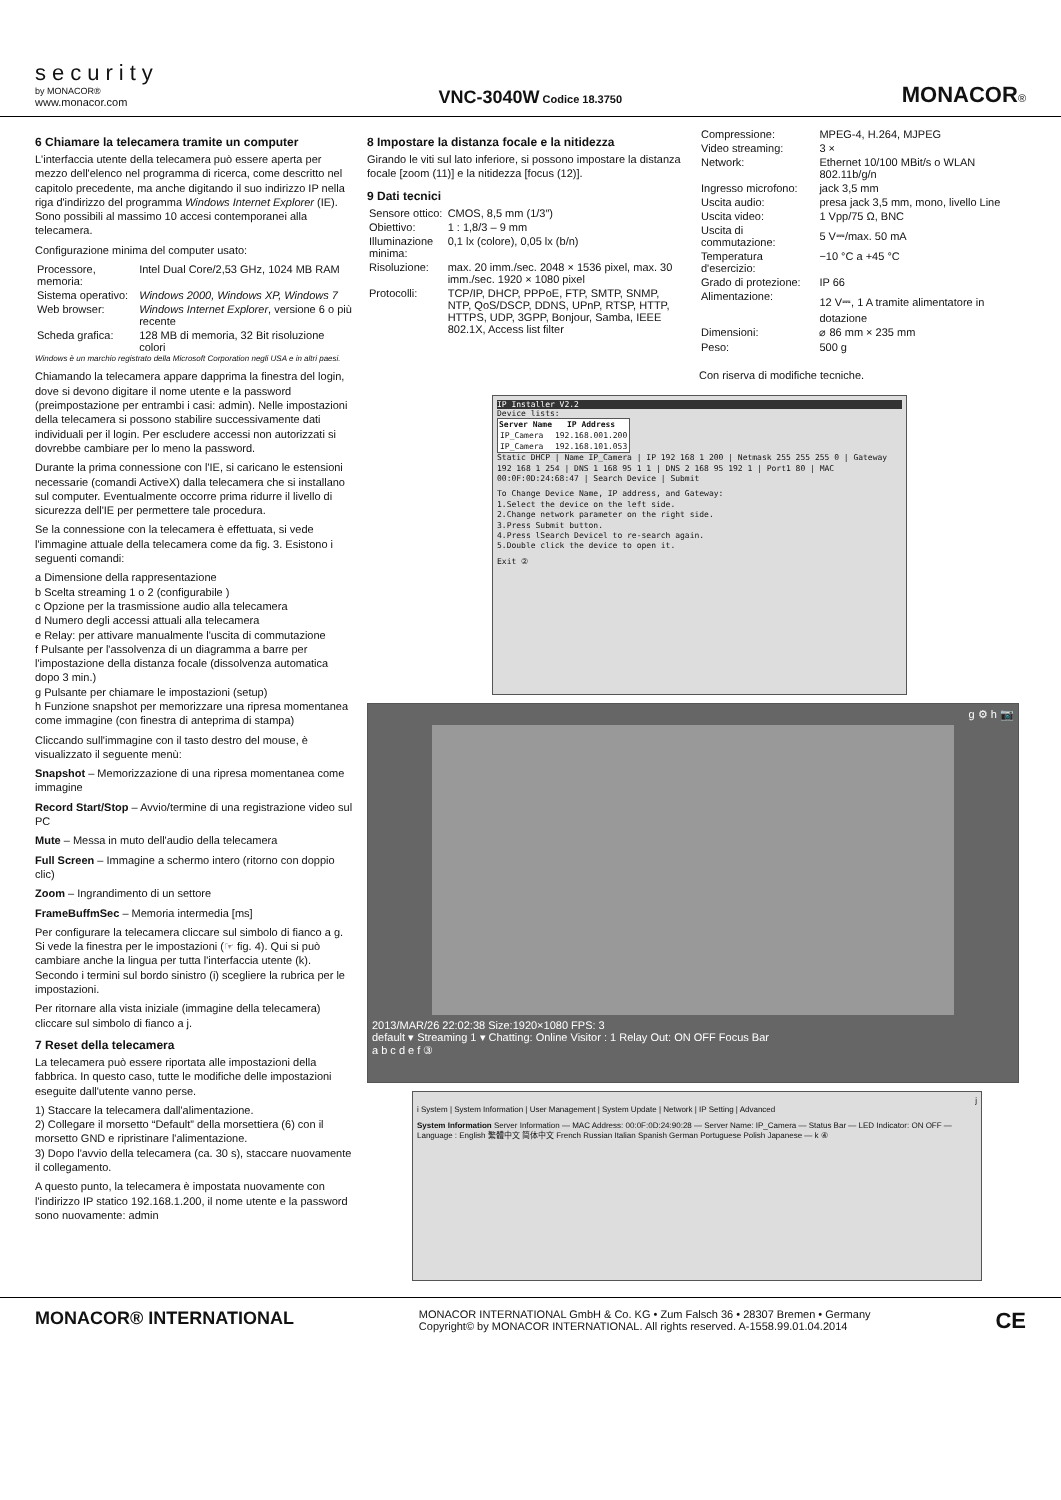security
by MONACOR®
www.monacor.com
VNC-3040W Codice 18.3750
MONACOR®
6 Chiamare la telecamera tramite un computer
L'interfaccia utente della telecamera può essere aperta per mezzo dell'elenco nel programma di ricerca, come descritto nel capitolo precedente, ma anche digitando il suo indirizzo IP nella riga d'indirizzo del programma Windows Internet Explorer (IE). Sono possibili al massimo 10 accesi contemporanei alla telecamera.
Configurazione minima del computer usato:
| Processore, memoria: | Intel Dual Core/2,53 GHz, 1024 MB RAM |
| Sistema operativo: | Windows 2000, Windows XP, Windows 7 |
| Web browser: | Windows Internet Explorer , versione 6 o più recente |
| Scheda grafica: | 128 MB di memoria, 32 Bit risoluzione colori |
Windows è un marchio registrato della Microsoft Corporation negli USA e in altri paesi.
Chiamando la telecamera appare dapprima la finestra del login, dove si devono digitare il nome utente e la password (preimpostazione per entrambi i casi: admin). Nelle impostazioni della telecamera si possono stabilire successivamente dati individuali per il login. Per escludere accessi non autorizzati si dovrebbe cambiare per lo meno la password.
Durante la prima connessione con l'IE, si caricano le estensioni necessarie (comandi ActiveX) dalla telecamera che si installano sul computer. Eventualmente occorre prima ridurre il livello di sicurezza dell'IE per permettere tale procedura.
Se la connessione con la telecamera è effettuata, si vede l'immagine attuale della telecamera come da fig. 3. Esistono i seguenti comandi:
a Dimensione della rappresentazione
b Scelta streaming 1 o 2 (configurabile )
c Opzione per la trasmissione audio alla telecamera
d Numero degli accessi attuali alla telecamera
e Relay: per attivare manualmente l'uscita di commutazione
f Pulsante per l'assolvenza di un diagramma a barre per l'impostazione della distanza focale (dissolvenza automatica dopo 3 min.)
g Pulsante per chiamare le impostazioni (setup)
h Funzione snapshot per memorizzare una ripresa momentanea come immagine (con finestra di anteprima di stampa)
Cliccando sull'immagine con il tasto destro del mouse, è visualizzato il seguente menù:
Snapshot – Memorizzazione di una ripresa momentanea come immagine
Record Start/Stop – Avvio/termine di una registrazione video sul PC
Mute – Messa in muto dell'audio della telecamera
Full Screen – Immagine a schermo intero (ritorno con doppio clic)
Zoom – Ingrandimento di un settore
FrameBuffmSec – Memoria intermedia [ms]
Per configurare la telecamera cliccare sul simbolo di fianco a g. Si vede la finestra per le impostazioni (☞ fig. 4). Qui si può cambiare anche la lingua per tutta l'interfaccia utente (k). Secondo i termini sul bordo sinistro (i) scegliere la rubrica per le impostazioni.
Per ritornare alla vista iniziale (immagine della telecamera) cliccare sul simbolo di fianco a j.
7 Reset della telecamera
La telecamera può essere riportata alle impostazioni della fabbrica. In questo caso, tutte le modifiche delle impostazioni eseguite dall'utente vanno perse.
1) Staccare la telecamera dall'alimentazione.
2) Collegare il morsetto “Default” della morsettiera (6) con il morsetto GND e ripristinare l'alimentazione.
3) Dopo l'avvio della telecamera (ca. 30 s), staccare nuovamente il collegamento.
A questo punto, la telecamera è impostata nuovamente con l'indirizzo IP statico 192.168.1.200, il nome utente e la password sono nuovamente: admin
8 Impostare la distanza focale e la nitidezza
Girando le viti sul lato inferiore, si possono impostare la distanza focale [zoom (11)] e la nitidezza [focus (12)].
9 Dati tecnici
| Sensore ottico: | CMOS, 8,5 mm (1/3″) |
| Obiettivo: | 1 : 1,8/3 – 9 mm |
| Illuminazione minima: | 0,1 lx (colore), 0,05 lx (b/n) |
| Risoluzione: | max. 20 imm./sec. 2048 × 1536 pixel, max. 30 imm./sec. 1920 × 1080 pixel |
| Protocolli: | TCP/IP, DHCP, PPPoE, FTP, SMTP, SNMP, NTP, QoS/DSCP, DDNS, UPnP, RTSP, HTTP, HTTPS, UDP, 3GPP, Bonjour, Samba, IEEE 802.1X, Access list filter |
| Compressione: | MPEG-4, H.264, MJPEG |
| Video streaming: | 3 × |
| Network: | Ethernet 10/100 MBit/s o WLAN 802.11b/g/n |
| Ingresso microfono: | jack 3,5 mm |
| Uscita audio: | presa jack 3,5 mm, mono, livello Line |
| Uscita video: | 1 Vpp/75 Ω, BNC |
| Uscita di commutazione: | 5 V⎓/max. 50 mA |
| Temperatura d'esercizio: | −10 °C a +45 °C |
| Grado di protezione: | IP 66 |
| Alimentazione: | 12 V⎓, 1 A tramite alimentatore in dotazione |
| Dimensioni: | ⌀ 86 mm × 235 mm |
| Peso: | 500 g |
Con riserva di modifiche tecniche.
IP Installer V2.2
Device lists:
| Server Name | IP Address |
| --- | --- |
| IP_Camera | 192.168.001.200 |
| IP_Camera | 192.168.101.053 |
Static DHCP | Name IP_Camera | IP 192 168 1 200 | Netmask 255 255 255 0 | Gateway 192 168 1 254 | DNS 1 168 95 1 1 | DNS 2 168 95 192 1 | Port1 80 | MAC 00:0F:0D:24:68:47 | Search Device | Submit
To Change Device Name, IP address, and Gateway:
1.Select the device on the left side.
2.Change network parameter on the right side.
3.Press Submit button.
4.Press lSearch Devicel to re-search again.
5.Double click the device to open it.
Exit ②
g ⚙ h 📷
2013/MAR/26 22:02:38 Size:1920×1080 FPS: 3
default ▾ Streaming 1 ▾ Chatting: Online Visitor : 1 Relay Out: ON OFF Focus Bar
a b c d e f ③
j
i System | System Information | User Management | System Update | Network | IP Setting | Advanced
System Information Server Information — MAC Address: 00:0F:0D:24:90:28 — Server Name: IP_Camera — Status Bar — LED Indicator: ON OFF — Language : English 繁體中文 简体中文 French Russian Italian Spanish German Portuguese Polish Japanese — k ④
MONACOR® INTERNATIONAL
MONACOR INTERNATIONAL GmbH & Co. KG • Zum Falsch 36 • 28307 Bremen • Germany
Copyright© by MONACOR INTERNATIONAL. All rights reserved. A-1558.99.01.04.2014
CE